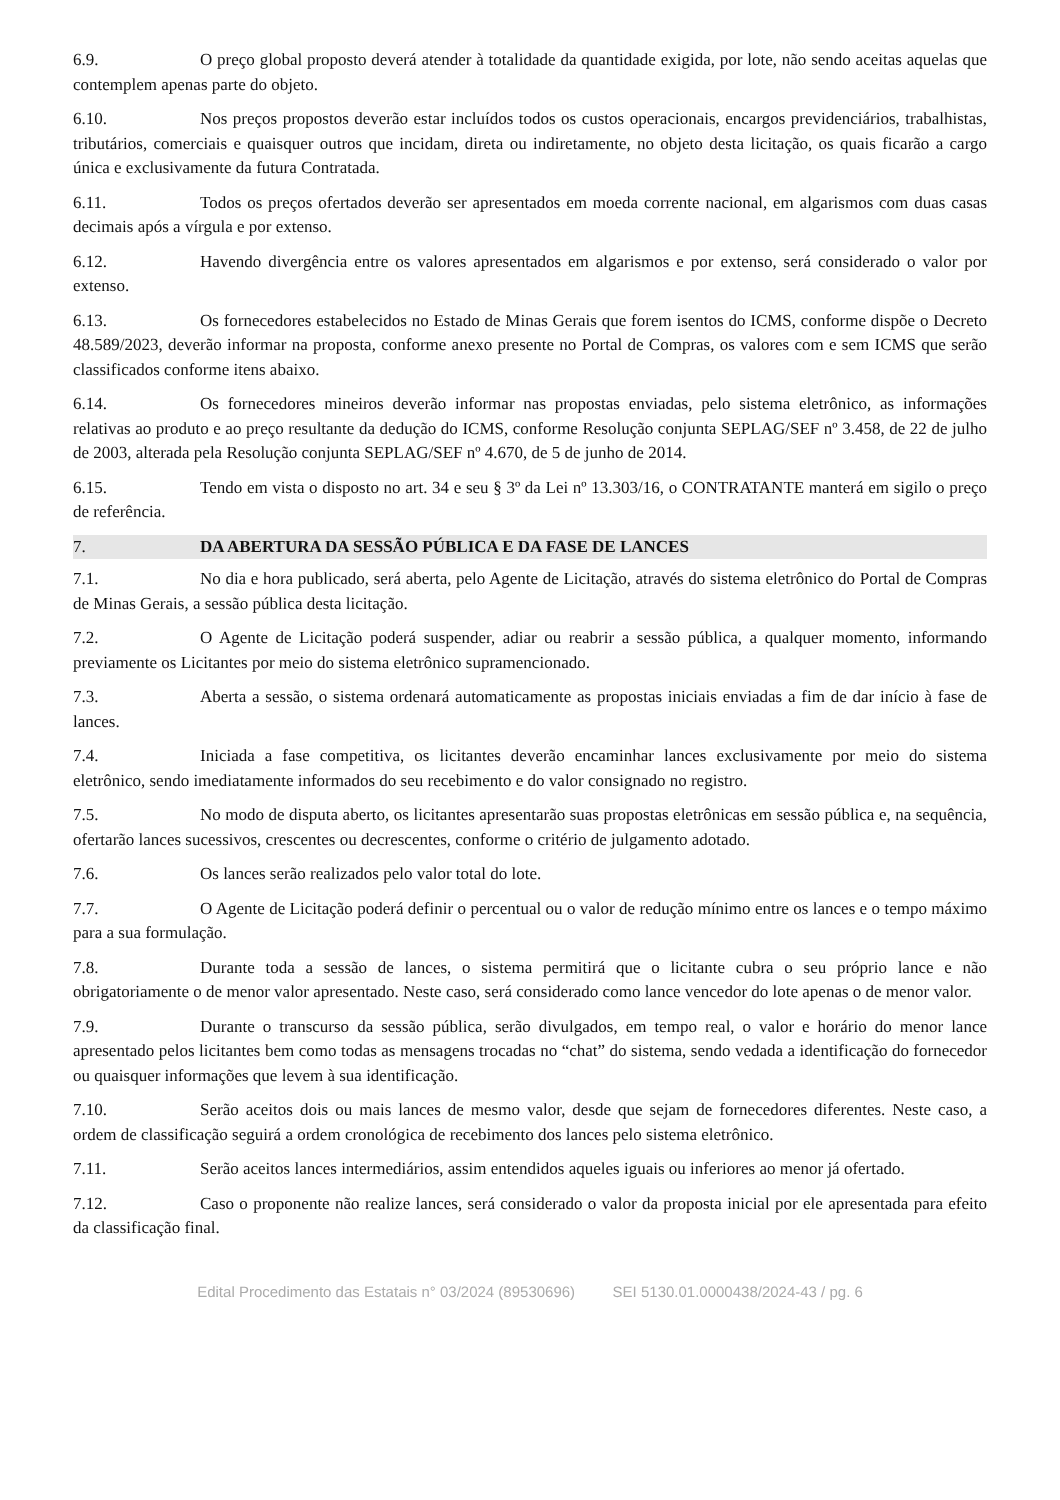6.9. O preço global proposto deverá atender à totalidade da quantidade exigida, por lote, não sendo aceitas aquelas que contemplem apenas parte do objeto.
6.10. Nos preços propostos deverão estar incluídos todos os custos operacionais, encargos previdenciários, trabalhistas, tributários, comerciais e quaisquer outros que incidam, direta ou indiretamente, no objeto desta licitação, os quais ficarão a cargo única e exclusivamente da futura Contratada.
6.11. Todos os preços ofertados deverão ser apresentados em moeda corrente nacional, em algarismos com duas casas decimais após a vírgula e por extenso.
6.12. Havendo divergência entre os valores apresentados em algarismos e por extenso, será considerado o valor por extenso.
6.13. Os fornecedores estabelecidos no Estado de Minas Gerais que forem isentos do ICMS, conforme dispõe o Decreto 48.589/2023, deverão informar na proposta, conforme anexo presente no Portal de Compras, os valores com e sem ICMS que serão classificados conforme itens abaixo.
6.14. Os fornecedores mineiros deverão informar nas propostas enviadas, pelo sistema eletrônico, as informações relativas ao produto e ao preço resultante da dedução do ICMS, conforme Resolução conjunta SEPLAG/SEF nº 3.458, de 22 de julho de 2003, alterada pela Resolução conjunta SEPLAG/SEF nº 4.670, de 5 de junho de 2014.
6.15. Tendo em vista o disposto no art. 34 e seu § 3º da Lei nº 13.303/16, o CONTRATANTE manterá em sigilo o preço de referência.
7. DA ABERTURA DA SESSÃO PÚBLICA E DA FASE DE LANCES
7.1. No dia e hora publicado, será aberta, pelo Agente de Licitação, através do sistema eletrônico do Portal de Compras de Minas Gerais, a sessão pública desta licitação.
7.2. O Agente de Licitação poderá suspender, adiar ou reabrir a sessão pública, a qualquer momento, informando previamente os Licitantes por meio do sistema eletrônico supramencionado.
7.3. Aberta a sessão, o sistema ordenará automaticamente as propostas iniciais enviadas a fim de dar início à fase de lances.
7.4. Iniciada a fase competitiva, os licitantes deverão encaminhar lances exclusivamente por meio do sistema eletrônico, sendo imediatamente informados do seu recebimento e do valor consignado no registro.
7.5. No modo de disputa aberto, os licitantes apresentarão suas propostas eletrônicas em sessão pública e, na sequência, ofertarão lances sucessivos, crescentes ou decrescentes, conforme o critério de julgamento adotado.
7.6. Os lances serão realizados pelo valor total do lote.
7.7. O Agente de Licitação poderá definir o percentual ou o valor de redução mínimo entre os lances e o tempo máximo para a sua formulação.
7.8. Durante toda a sessão de lances, o sistema permitirá que o licitante cubra o seu próprio lance e não obrigatoriamente o de menor valor apresentado. Neste caso, será considerado como lance vencedor do lote apenas o de menor valor.
7.9. Durante o transcurso da sessão pública, serão divulgados, em tempo real, o valor e horário do menor lance apresentado pelos licitantes bem como todas as mensagens trocadas no “chat” do sistema, sendo vedada a identificação do fornecedor ou quaisquer informações que levem à sua identificação.
7.10. Serão aceitos dois ou mais lances de mesmo valor, desde que sejam de fornecedores diferentes. Neste caso, a ordem de classificação seguirá a ordem cronológica de recebimento dos lances pelo sistema eletrônico.
7.11. Serão aceitos lances intermediários, assim entendidos aqueles iguais ou inferiores ao menor já ofertado.
7.12. Caso o proponente não realize lances, será considerado o valor da proposta inicial por ele apresentada para efeito da classificação final.
Edital Procedimento das Estatais n° 03/2024 (89530696) SEI 5130.01.0000438/2024-43 / pg. 6